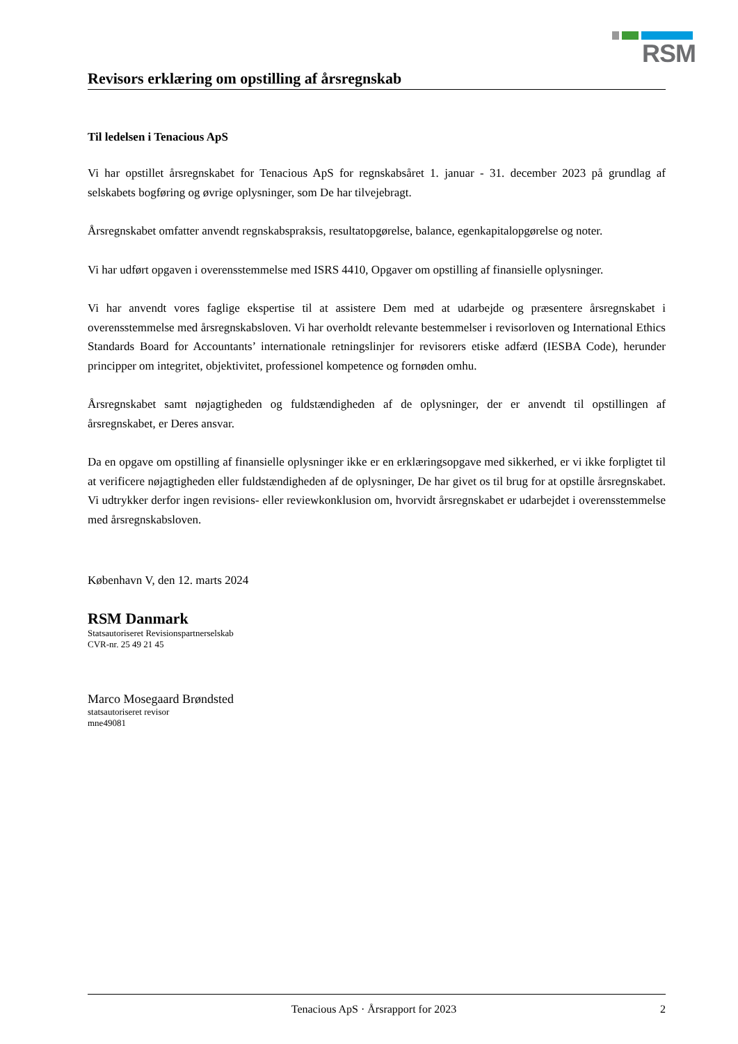RSM
Revisors erklæring om opstilling af årsregnskab
Til ledelsen i Tenacious ApS
Vi har opstillet årsregnskabet for Tenacious ApS for regnskabsåret 1. januar - 31. december 2023 på grundlag af selskabets bogføring og øvrige oplysninger, som De har tilvejebragt.
Årsregnskabet omfatter anvendt regnskabspraksis, resultatopgørelse, balance, egenkapitalopgørelse og noter.
Vi har udført opgaven i overensstemmelse med ISRS 4410, Opgaver om opstilling af finansielle oplysninger.
Vi har anvendt vores faglige ekspertise til at assistere Dem med at udarbejde og præsentere årsregnskabet i overensstemmelse med årsregnskabsloven. Vi har overholdt relevante bestemmelser i revisorloven og International Ethics Standards Board for Accountants’ internationale retningslinjer for revisorers etiske adfærd (IESBA Code), herunder principper om integritet, objektivitet, professionel kompetence og fornøden omhu.
Årsregnskabet samt nøjagtigheden og fuldstændigheden af de oplysninger, der er anvendt til opstillingen af årsregnskabet, er Deres ansvar.
Da en opgave om opstilling af finansielle oplysninger ikke er en erklæringsopgave med sikkerhed, er vi ikke forpligtet til at verificere nøjagtigheden eller fuldstændigheden af de oplysninger, De har givet os til brug for at opstille årsregnskabet. Vi udtrykker derfor ingen revisions- eller reviewkonklusion om, hvorvidt årsregnskabet er udarbejdet i overensstemmelse med årsregnskabsloven.
København V, den 12. marts 2024
RSM Danmark
Statsautoriseret Revisionspartnerselskab
CVR-nr. 25 49 21 45
Marco Mosegaard Brøndsted
statsautoriseret revisor
mne49081
Tenacious ApS · Årsrapport for 2023 2